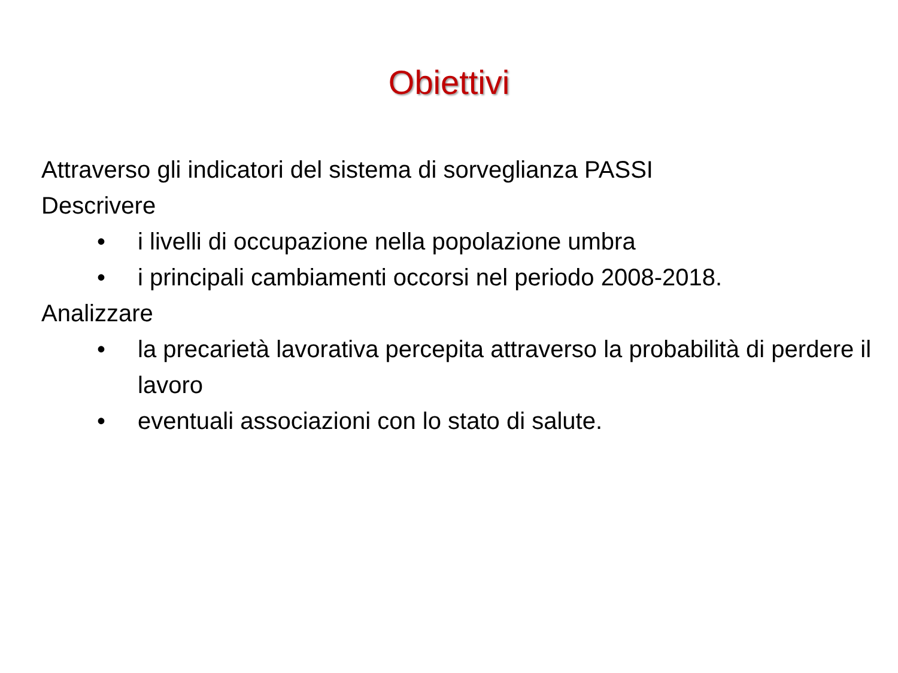Obiettivi
Attraverso gli indicatori del sistema di sorveglianza PASSI
Descrivere
• i livelli di occupazione nella popolazione umbra
• i principali cambiamenti occorsi nel periodo 2008-2018.
Analizzare
• la precarietà lavorativa percepita attraverso la probabilità di perdere il lavoro
• eventuali associazioni con lo stato di salute.